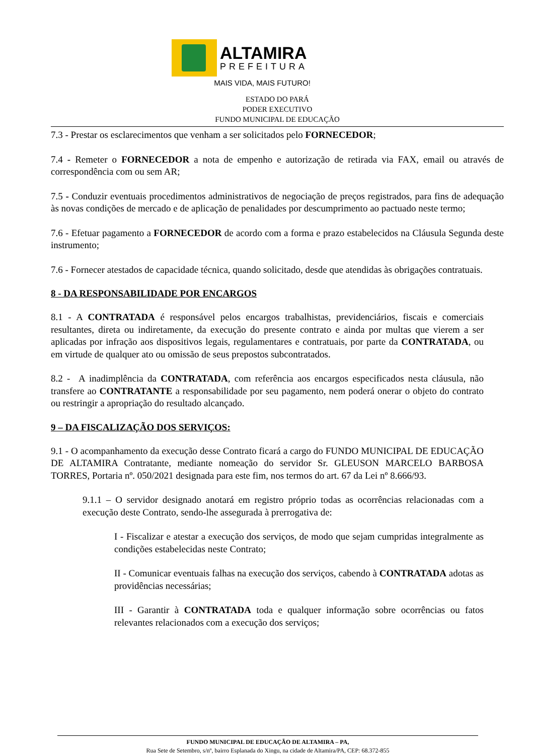ALTAMIRA
PREFEITURA
MAIS VIDA, MAIS FUTURO!
ESTADO DO PARÁ
PODER EXECUTIVO
FUNDO MUNICIPAL DE EDUCAÇÃO
7.3 - Prestar os esclarecimentos que venham a ser solicitados pelo FORNECEDOR;
7.4 - Remeter o FORNECEDOR a nota de empenho e autorização de retirada via FAX, email ou através de correspondência com ou sem AR;
7.5 - Conduzir eventuais procedimentos administrativos de negociação de preços registrados, para fins de adequação às novas condições de mercado e de aplicação de penalidades por descumprimento ao pactuado neste termo;
7.6 - Efetuar pagamento a FORNECEDOR de acordo com a forma e prazo estabelecidos na Cláusula Segunda deste instrumento;
7.6 - Fornecer atestados de capacidade técnica, quando solicitado, desde que atendidas às obrigações contratuais.
8 - DA RESPONSABILIDADE POR ENCARGOS
8.1 - A CONTRATADA é responsável pelos encargos trabalhistas, previdenciários, fiscais e comerciais resultantes, direta ou indiretamente, da execução do presente contrato e ainda por multas que vierem a ser aplicadas por infração aos dispositivos legais, regulamentares e contratuais, por parte da CONTRATADA, ou em virtude de qualquer ato ou omissão de seus prepostos subcontratados.
8.2 - A inadimplência da CONTRATADA, com referência aos encargos especificados nesta cláusula, não transfere ao CONTRATANTE a responsabilidade por seu pagamento, nem poderá onerar o objeto do contrato ou restringir a apropriação do resultado alcançado.
9 – DA FISCALIZAÇÃO DOS SERVIÇOS:
9.1 - O acompanhamento da execução desse Contrato ficará a cargo do FUNDO MUNICIPAL DE EDUCAÇÃO DE ALTAMIRA Contratante, mediante nomeação do servidor Sr. GLEUSON MARCELO BARBOSA TORRES, Portaria nº. 050/2021 designada para este fim, nos termos do art. 67 da Lei nº 8.666/93.
9.1.1 – O servidor designado anotará em registro próprio todas as ocorrências relacionadas com a execução deste Contrato, sendo-lhe assegurada à prerrogativa de:
I - Fiscalizar e atestar a execução dos serviços, de modo que sejam cumpridas integralmente as condições estabelecidas neste Contrato;
II - Comunicar eventuais falhas na execução dos serviços, cabendo à CONTRATADA adotas as providências necessárias;
III - Garantir à CONTRATADA toda e qualquer informação sobre ocorrências ou fatos relevantes relacionados com a execução dos serviços;
FUNDO MUNICIPAL DE EDUCAÇÃO DE ALTAMIRA – PA,
Rua Sete de Setembro, s/nº, bairro Esplanada do Xingu, na cidade de Altamira/PA, CEP: 68.372-855